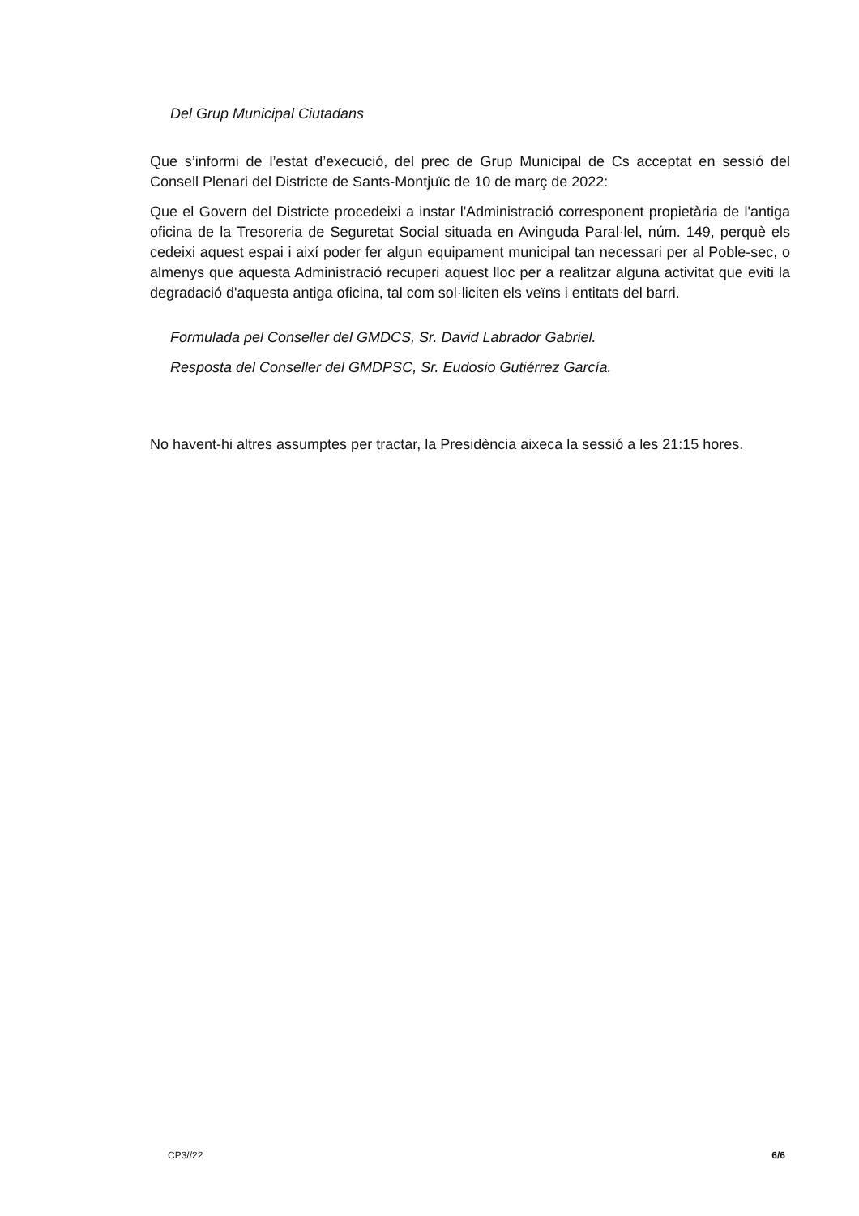Del Grup Municipal Ciutadans
Que s’informi de l’estat d’execució, del prec de Grup Municipal de Cs acceptat en sessió del Consell Plenari del Districte de Sants-Montjuïc de 10 de març de 2022:
Que el Govern del Districte procedeixi a instar l'Administració corresponent propietària de l'antiga oficina de la Tresoreria de Seguretat Social situada en Avinguda Paral·lel, núm. 149, perquè els cedeixi aquest espai i així poder fer algun equipament municipal tan necessari per al Poble-sec, o almenys que aquesta Administració recuperi aquest lloc per a realitzar alguna activitat que eviti la degradació d'aquesta antiga oficina, tal com sol·liciten els veïns i entitats del barri.
Formulada pel Conseller del GMDCS, Sr. David Labrador Gabriel.
Resposta del Conseller del GMDPSC, Sr. Eudosio Gutiérrez García.
No havent-hi altres assumptes per tractar, la Presidència aixeca la sessió a les 21:15 hores.
CP3//22 6/6